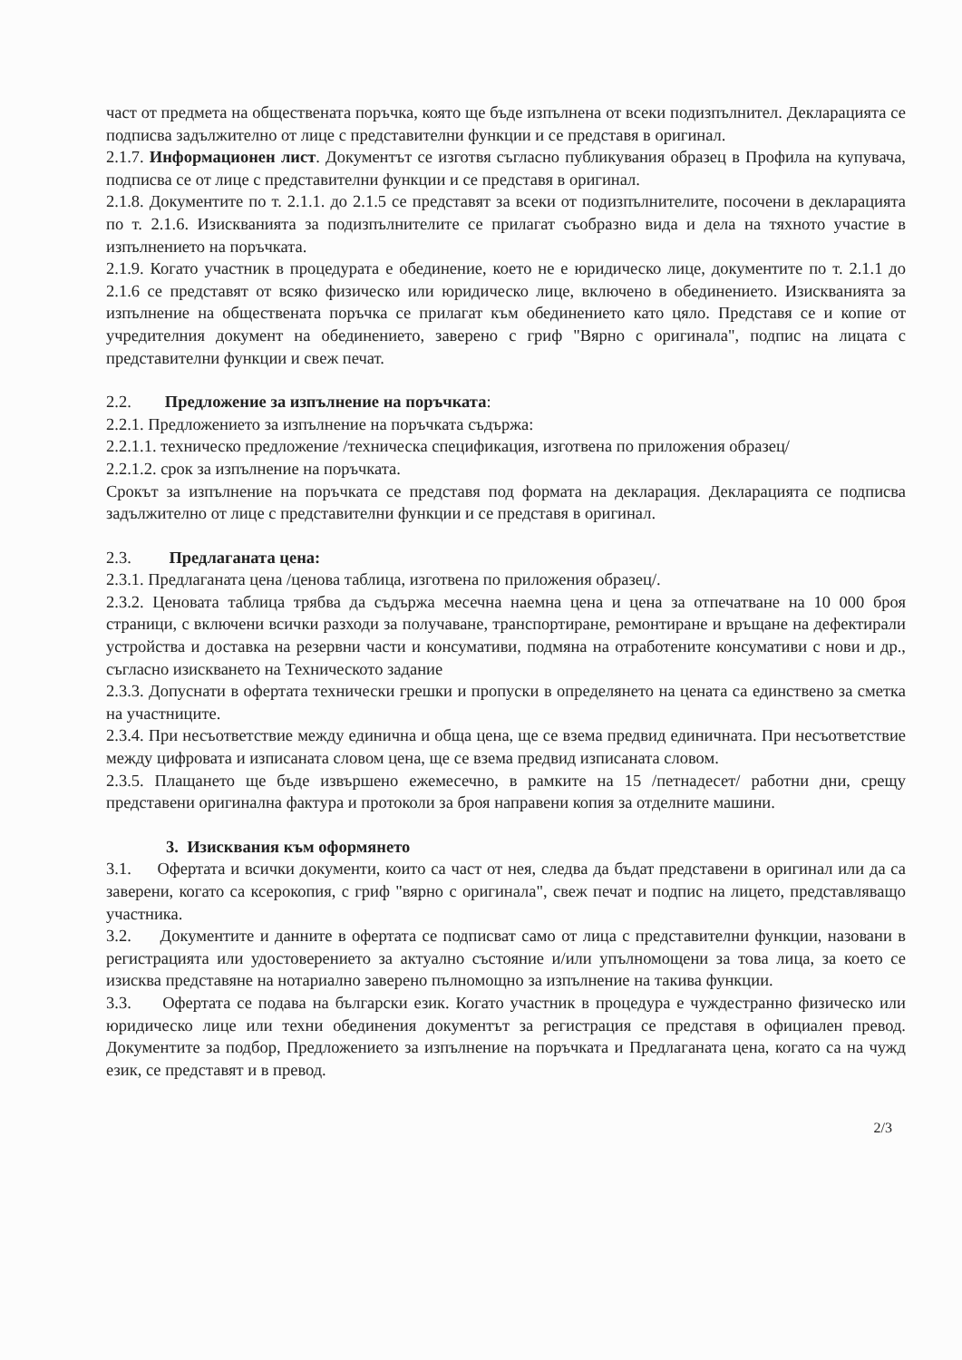част от предмета на обществената поръчка, която ще бъде изпълнена от всеки подизпълнител. Декларацията се подписва задължително от лице с представителни функции и се представя в оригинал.
2.1.7. Информационен лист. Документът се изготвя съгласно публикувания образец в Профила на купувача, подписва се от лице с представителни функции и се представя в оригинал.
2.1.8. Документите по т. 2.1.1. до 2.1.5 се представят за всеки от подизпълнителите, посочени в декларацията по т. 2.1.6. Изискванията за подизпълнителите се прилагат съобразно вида и дела на тяхното участие в изпълнението на поръчката.
2.1.9. Когато участник в процедурата е обединение, което не е юридическо лице, документите по т. 2.1.1 до 2.1.6 се представят от всяко физическо или юридическо лице, включено в обединението. Изискванията за изпълнение на обществената поръчка се прилагат към обединението като цяло. Представя се и копие от учредителния документ на обединението, заверено с гриф "Вярно с оригинала", подпис на лицата с представителни функции и свеж печат.
2.2. Предложение за изпълнение на поръчката:
2.2.1. Предложението за изпълнение на поръчката съдържа:
2.2.1.1. техническо предложение /техническа спецификация, изготвена по приложения образец/
2.2.1.2. срок за изпълнение на поръчката.
Срокът за изпълнение на поръчката се представя под формата на декларация. Декларацията се подписва задължително от лице с представителни функции и се представя в оригинал.
2.3. Предлаганата цена:
2.3.1. Предлаганата цена /ценова таблица, изготвена по приложения образец/.
2.3.2. Ценовата таблица трябва да съдържа месечна наемна цена и цена за отпечатване на 10 000 броя страници, с включени всички разходи за получаване, транспортиране, ремонтиране и връщане на дефектирали устройства и доставка на резервни части и консумативи, подмяна на отработените консумативи с нови и др., съгласно изискването на Техническото задание
2.3.3. Допуснати в офертата технически грешки и пропуски в определянето на цената са единствено за сметка на участниците.
2.3.4. При несъответствие между единична и обща цена, ще се взема предвид единичната. При несъответствие между цифровата и изписаната словом цена, ще се взема предвид изписаната словом.
2.3.5. Плащането ще бъде извършено ежемесечно, в рамките на 15 /петнадесет/ работни дни, срещу представени оригинална фактура и протоколи за броя направени копия за отделните машини.
3. Изисквания към оформянето
3.1. Офертата и всички документи, които са част от нея, следва да бъдат представени в оригинал или да са заверени, когато са ксерокопия, с гриф "вярно с оригинала", свеж печат и подпис на лицето, представляващо участника.
3.2. Документите и данните в офертата се подписват само от лица с представителни функции, назовани в регистрацията или удостоверението за актуално състояние и/или упълномощени за това лица, за което се изисква представяне на нотариално заверено пълномощно за изпълнение на такива функции.
3.3. Офертата се подава на български език. Когато участник в процедура е чуждестранно физическо или юридическо лице или техни обединения документът за регистрация се представя в официален превод. Документите за подбор, Предложението за изпълнение на поръчката и Предлаганата цена, когато са на чужд език, се представят и в превод.
2/3